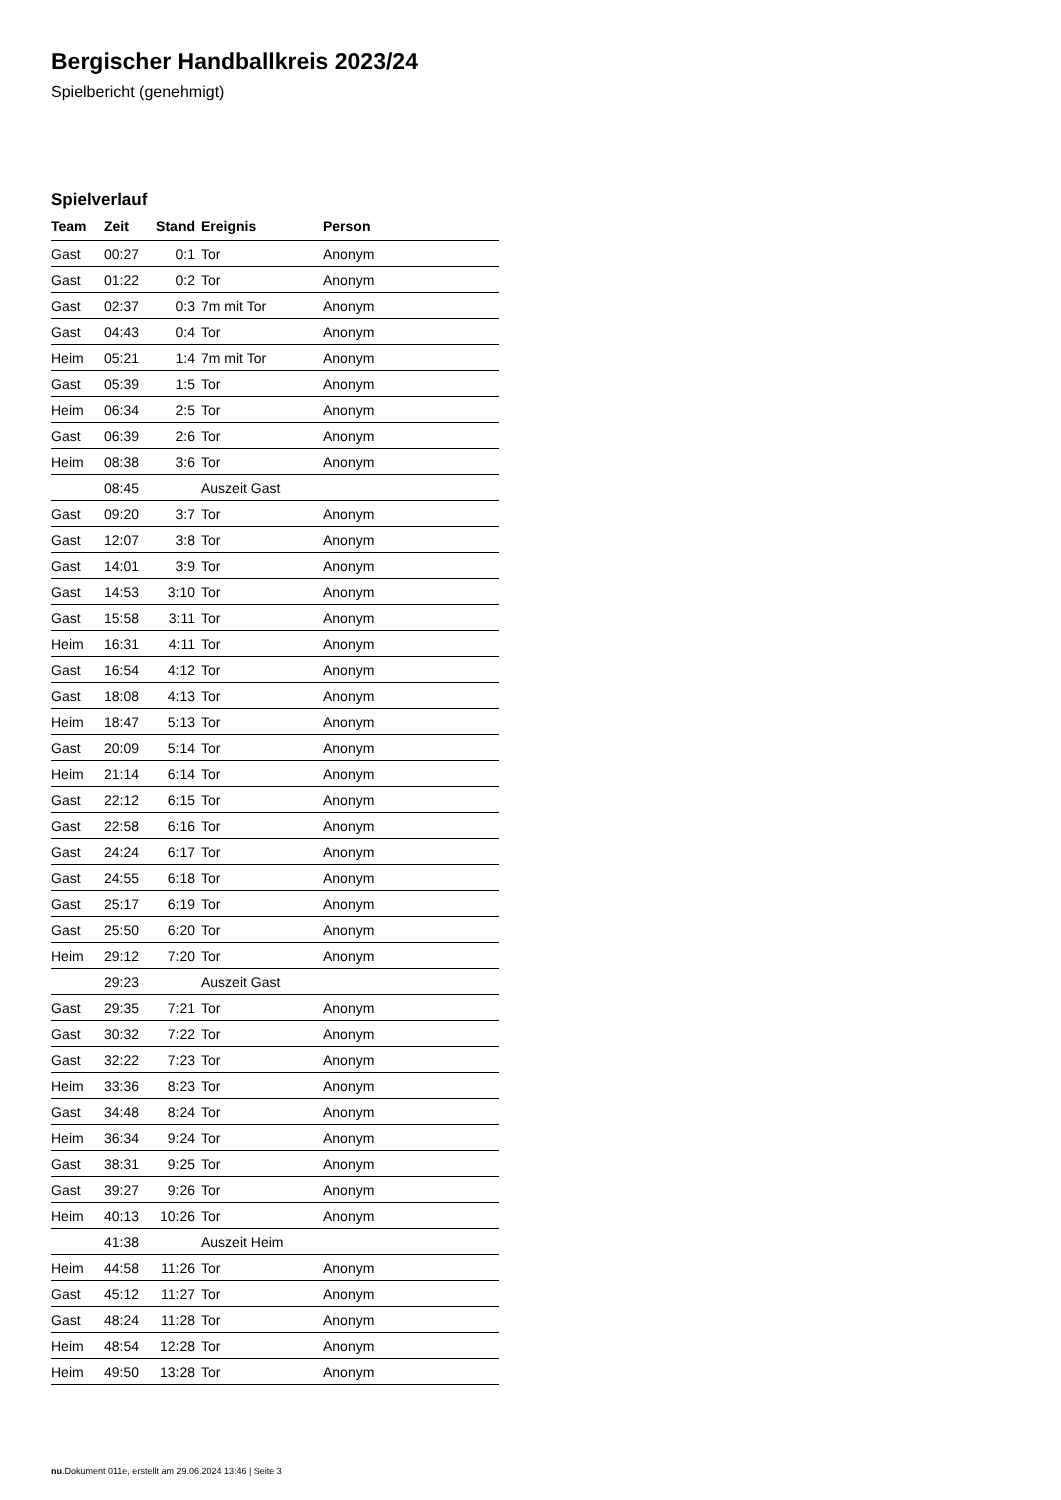Bergischer Handballkreis 2023/24
Spielbericht (genehmigt)
Spielverlauf
| Team | Zeit | Stand | Ereignis | Person |
| --- | --- | --- | --- | --- |
| Gast | 00:27 | 0:1 | Tor | Anonym |
| Gast | 01:22 | 0:2 | Tor | Anonym |
| Gast | 02:37 | 0:3 | 7m mit Tor | Anonym |
| Gast | 04:43 | 0:4 | Tor | Anonym |
| Heim | 05:21 | 1:4 | 7m mit Tor | Anonym |
| Gast | 05:39 | 1:5 | Tor | Anonym |
| Heim | 06:34 | 2:5 | Tor | Anonym |
| Gast | 06:39 | 2:6 | Tor | Anonym |
| Heim | 08:38 | 3:6 | Tor | Anonym |
| | 08:45 | | Auszeit Gast | |
| Gast | 09:20 | 3:7 | Tor | Anonym |
| Gast | 12:07 | 3:8 | Tor | Anonym |
| Gast | 14:01 | 3:9 | Tor | Anonym |
| Gast | 14:53 | 3:10 | Tor | Anonym |
| Gast | 15:58 | 3:11 | Tor | Anonym |
| Heim | 16:31 | 4:11 | Tor | Anonym |
| Gast | 16:54 | 4:12 | Tor | Anonym |
| Gast | 18:08 | 4:13 | Tor | Anonym |
| Heim | 18:47 | 5:13 | Tor | Anonym |
| Gast | 20:09 | 5:14 | Tor | Anonym |
| Heim | 21:14 | 6:14 | Tor | Anonym |
| Gast | 22:12 | 6:15 | Tor | Anonym |
| Gast | 22:58 | 6:16 | Tor | Anonym |
| Gast | 24:24 | 6:17 | Tor | Anonym |
| Gast | 24:55 | 6:18 | Tor | Anonym |
| Gast | 25:17 | 6:19 | Tor | Anonym |
| Gast | 25:50 | 6:20 | Tor | Anonym |
| Heim | 29:12 | 7:20 | Tor | Anonym |
| | 29:23 | | Auszeit Gast | |
| Gast | 29:35 | 7:21 | Tor | Anonym |
| Gast | 30:32 | 7:22 | Tor | Anonym |
| Gast | 32:22 | 7:23 | Tor | Anonym |
| Heim | 33:36 | 8:23 | Tor | Anonym |
| Gast | 34:48 | 8:24 | Tor | Anonym |
| Heim | 36:34 | 9:24 | Tor | Anonym |
| Gast | 38:31 | 9:25 | Tor | Anonym |
| Gast | 39:27 | 9:26 | Tor | Anonym |
| Heim | 40:13 | 10:26 | Tor | Anonym |
| | 41:38 | | Auszeit Heim | |
| Heim | 44:58 | 11:26 | Tor | Anonym |
| Gast | 45:12 | 11:27 | Tor | Anonym |
| Gast | 48:24 | 11:28 | Tor | Anonym |
| Heim | 48:54 | 12:28 | Tor | Anonym |
| Heim | 49:50 | 13:28 | Tor | Anonym |
nu.Dokument 011e, erstellt am 29.06.2024 13:46 | Seite 3